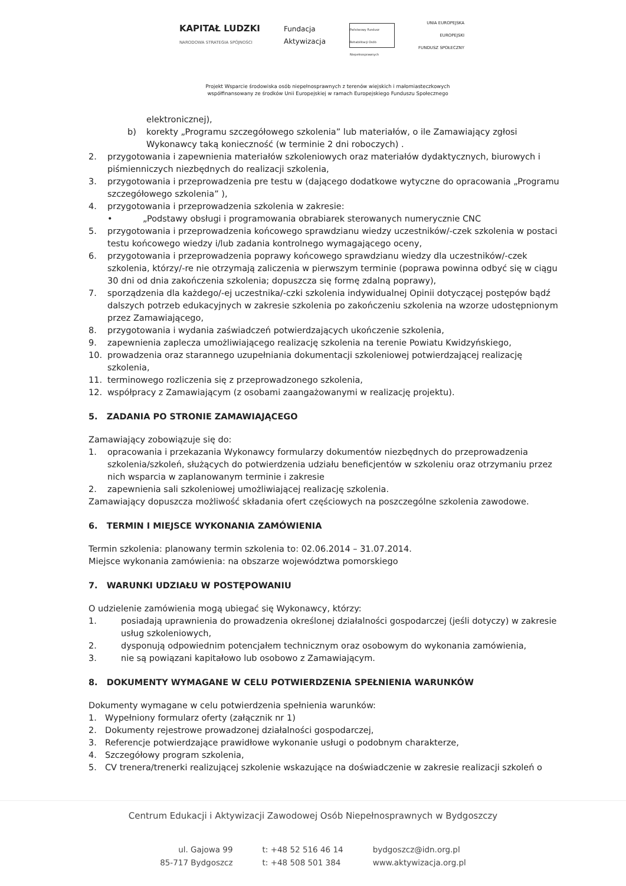KAPITAŁ LUDZKI
NARODOWA STRATEGIA SPÓJNOŚCI
Fundacja
Aktywizacja
Państwowy Fundusz Rehabilitacji Osób Niepełnosprawnych
UNIA EUROPEJSKA
EUROPEJSKI
FUNDUSZ SPOŁECZNY
Projekt Wsparcie środowiska osób niepełnosprawnych z terenów wiejskich i małomiasteczkowych
współfinansowany ze środków Unii Europejskiej w ramach Europejskiego Funduszu Społecznego
elektronicznej),
b) korekty „Programu szczegółowego szkolenia” lub materiałów, o ile Zamawiający zgłosi Wykonawcy taką konieczność (w terminie 2 dni roboczych) .
2. przygotowania i zapewnienia materiałów szkoleniowych oraz materiałów dydaktycznych, biurowych i piśmienniczych niezbędnych do realizacji szkolenia,
3. przygotowania i przeprowadzenia pre testu w (dającego dodatkowe wytyczne do opracowania „Programu szczegółowego szkolenia” ),
4. przygotowania i przeprowadzenia szkolenia w zakresie:
• „Podstawy obsługi i programowania obrabiarek sterowanych numerycznie CNC
5. przygotowania i przeprowadzenia końcowego sprawdzianu wiedzy uczestników/-czek szkolenia w postaci testu końcowego wiedzy i/lub zadania kontrolnego wymagającego oceny,
6. przygotowania i przeprowadzenia poprawy końcowego sprawdzianu wiedzy dla uczestników/-czek szkolenia, którzy/-re nie otrzymają zaliczenia w pierwszym terminie (poprawa powinna odbyć się w ciągu 30 dni od dnia zakończenia szkolenia; dopuszcza się formę zdalną poprawy),
7. sporządzenia dla każdego/-ej uczestnika/-czki szkolenia indywidualnej Opinii dotyczącej postępów bądź dalszych potrzeb edukacyjnych w zakresie szkolenia po zakończeniu szkolenia na wzorze udostępnionym przez Zamawiającego,
8. przygotowania i wydania zaświadczeń potwierdzających ukończenie szkolenia,
9. zapewnienia zaplecza umożliwiającego realizację szkolenia na terenie Powiatu Kwidzyńskiego,
10. prowadzenia oraz starannego uzupełniania dokumentacji szkoleniowej potwierdzającej realizację szkolenia,
11. terminowego rozliczenia się z przeprowadzonego szkolenia,
12. współpracy z Zamawiającym (z osobami zaangażowanymi w realizację projektu).
5. ZADANIA PO STRONIE ZAMAWIAJĄCEGO
Zamawiający zobowiązuje się do:
1. opracowania i przekazania Wykonawcy formularzy dokumentów niezbędnych do przeprowadzenia szkolenia/szkoleń, służących do potwierdzenia udziału beneficjentów w szkoleniu oraz otrzymaniu przez nich wsparcia w zaplanowanym terminie i zakresie
2. zapewnienia sali szkoleniowej umożliwiającej realizację szkolenia.
Zamawiający dopuszcza możliwość składania ofert częściowych na poszczególne szkolenia zawodowe.
6. TERMIN I MIEJSCE WYKONANIA ZAMÓWIENIA
Termin szkolenia: planowany termin szkolenia to: 02.06.2014 – 31.07.2014.
Miejsce wykonania zamówienia: na obszarze województwa pomorskiego
7. WARUNKI UDZIAŁU W POSTĘPOWANIU
O udzielenie zamówienia mogą ubiegać się Wykonawcy, którzy:
1. posiadają uprawnienia do prowadzenia określonej działalności gospodarczej (jeśli dotyczy) w zakresie usług szkoleniowych,
2. dysponują odpowiednim potencjałem technicznym oraz osobowym do wykonania zamówienia,
3. nie są powiązani kapitałowo lub osobowo z Zamawiającym.
8. DOKUMENTY WYMAGANE W CELU POTWIERDZENIA SPEŁNIENIA WARUNKÓW
Dokumenty wymagane w celu potwierdzenia spełnienia warunków:
1. Wypełniony formularz oferty (załącznik nr 1)
2. Dokumenty rejestrowe prowadzonej działalności gospodarczej,
3. Referencje potwierdzające prawidłowe wykonanie usługi o podobnym charakterze,
4. Szczegółowy program szkolenia,
5. CV trenera/trenerki realizującej szkolenie wskazujące na doświadczenie w zakresie realizacji szkoleń o
Centrum Edukacji i Aktywizacji Zawodowej Osób Niepełnosprawnych w Bydgoszczy
ul. Gajowa 99
85-717 Bydgoszcz
t: +48 52 516 46 14
t: +48 508 501 384
bydgoszcz@idn.org.pl
www.aktywizacja.org.pl